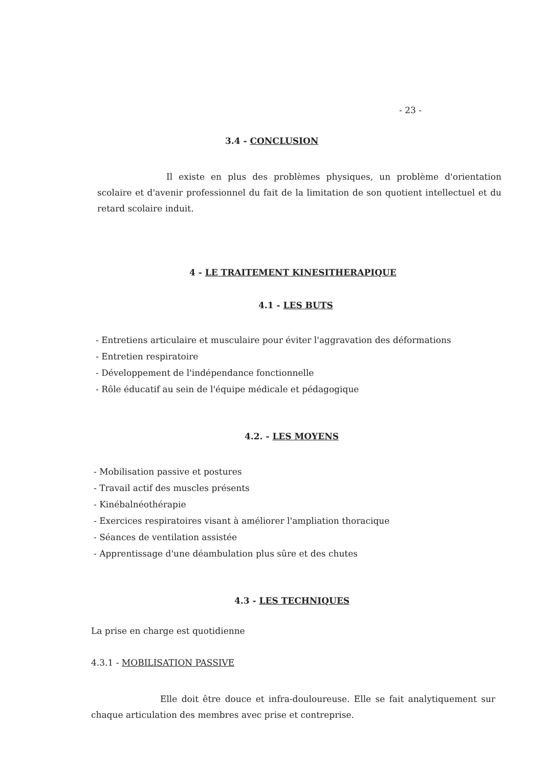- 23 -
3.4 - CONCLUSION
Il existe en plus des problèmes physiques, un problème d'orientation scolaire et d'avenir professionnel du fait de la limitation de son quotient intellectuel et du retard scolaire induit.
4 - LE TRAITEMENT KINESITHERAPIQUE
4.1 - LES BUTS
- Entretiens articulaire et musculaire pour éviter l'aggravation des déformations
- Entretien respiratoire
- Développement de l'indépendance fonctionnelle
- Rôle éducatif au sein de l'équipe médicale et pédagogique
4.2. - LES MOYENS
- Mobilisation passive et postures
- Travail actif des muscles présents
- Kinébalnéothérapie
- Exercices respiratoires visant à améliorer l'ampliation thoracique
- Séances de ventilation assistée
- Apprentissage d'une déambulation plus sûre et des chutes
4.3 - LES TECHNIQUES
La prise en charge est quotidienne
4.3.1 - MOBILISATION PASSIVE
Elle doit être douce et infra-douloureuse. Elle se fait analytiquement sur chaque articulation des membres avec prise et contreprise.